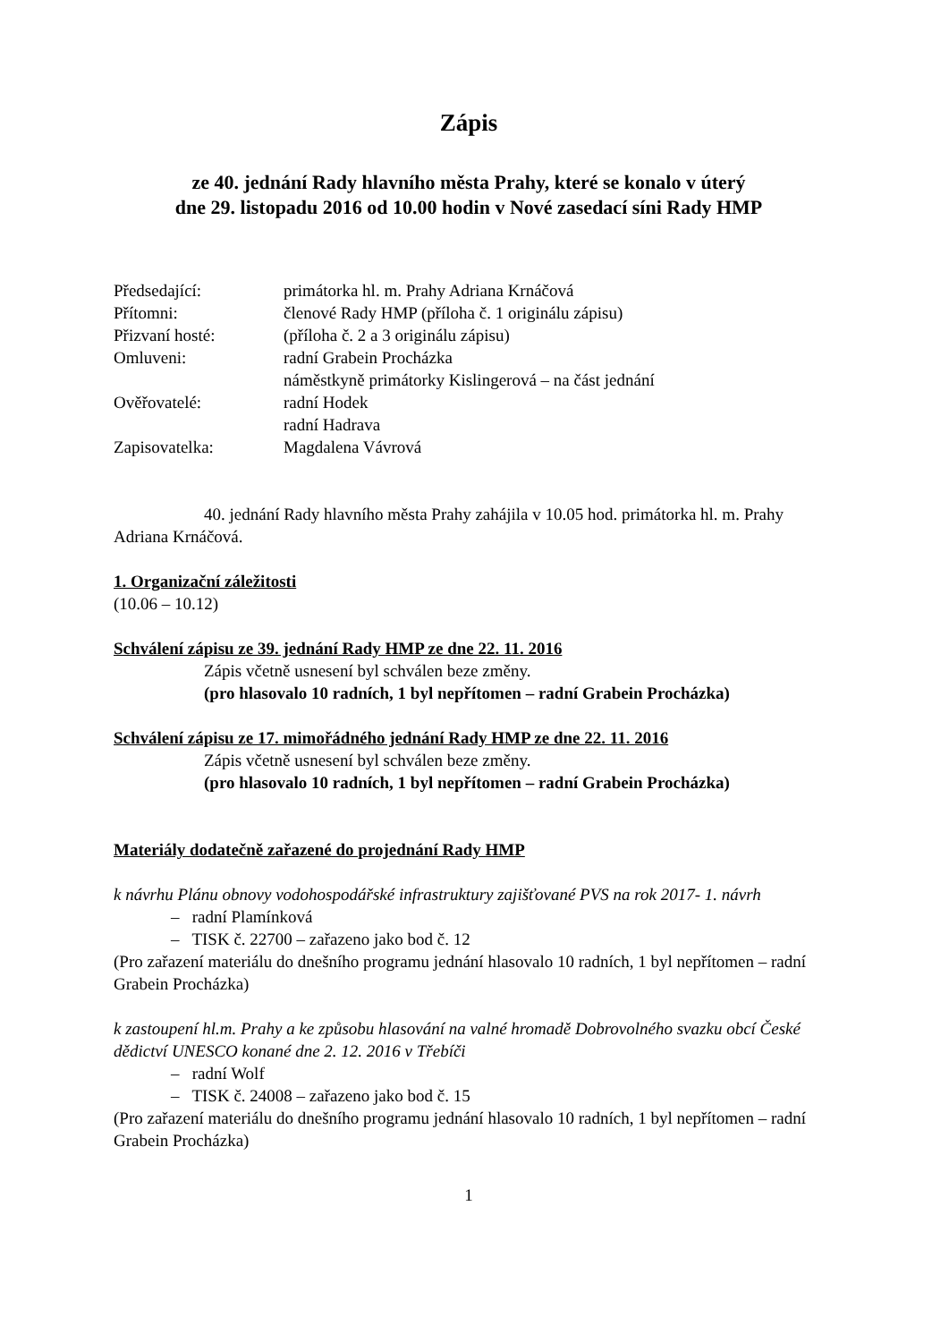Zápis
ze 40. jednání Rady hlavního města Prahy, které se konalo v úterý
dne 29. listopadu 2016 od 10.00 hodin v Nové zasedací síni Rady HMP
| Předsedající: | primátorka hl. m. Prahy Adriana Krnáčová |
| Přítomni: | členové Rady HMP (příloha č. 1 originálu zápisu) |
| Přizvaní hosté: | (příloha č. 2 a 3 originálu zápisu) |
| Omluveni: | radní Grabein Procházka náměstkyně primátorky Kislingerová – na část jednání |
| Ověřovatelé: | radní Hodek radní Hadrava |
| Zapisovatelka: | Magdalena Vávrová |
40. jednání Rady hlavního města Prahy zahájila v 10.05 hod. primátorka hl. m. Prahy Adriana Krnáčová.
1. Organizační záležitosti
(10.06 – 10.12)
Schválení zápisu ze 39. jednání Rady HMP ze dne 22. 11. 2016
Zápis včetně usnesení byl schválen beze změny.
(pro hlasovalo 10 radních, 1 byl nepřítomen – radní Grabein Procházka)
Schválení zápisu ze 17. mimořádného jednání Rady HMP ze dne 22. 11. 2016
Zápis včetně usnesení byl schválen beze změny.
(pro hlasovalo 10 radních, 1 byl nepřítomen – radní Grabein Procházka)
Materiály dodatečně zařazené do projednání Rady HMP
k návrhu Plánu obnovy vodohospodářské infrastruktury zajišťované PVS na rok 2017- 1. návrh
– radní Plamínková
– TISK č. 22700 – zařazeno jako bod č. 12
(Pro zařazení materiálu do dnešního programu jednání hlasovalo 10 radních, 1 byl nepřítomen – radní Grabein Procházka)
k zastoupení hl.m. Prahy a ke způsobu hlasování na valné hromadě Dobrovolného svazku obcí České dědictví UNESCO konané dne 2. 12. 2016 v Třebíči
– radní Wolf
– TISK č. 24008 – zařazeno jako bod č. 15
(Pro zařazení materiálu do dnešního programu jednání hlasovalo 10 radních, 1 byl nepřítomen – radní Grabein Procházka)
1